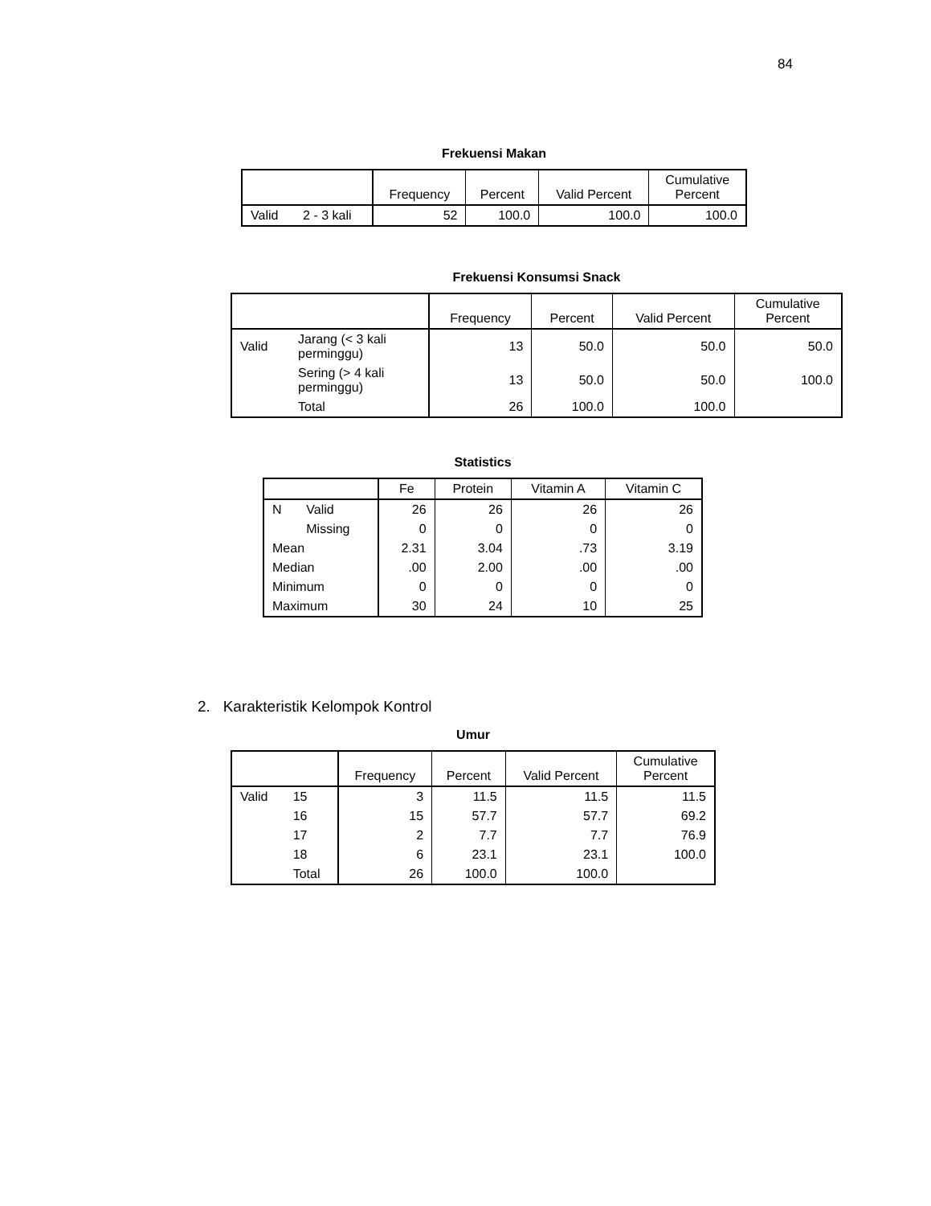84
Frekuensi Makan
| | | Frequency | Percent | Valid Percent | Cumulative Percent |
| --- | --- | --- | --- | --- | --- |
| Valid | 2 - 3 kali | 52 | 100.0 | 100.0 | 100.0 |
Frekuensi Konsumsi Snack
| | | Frequency | Percent | Valid Percent | Cumulative Percent |
| --- | --- | --- | --- | --- | --- |
| Valid | Jarang (< 3 kali perminggu) | 13 | 50.0 | 50.0 | 50.0 |
| | Sering (> 4 kali perminggu) | 13 | 50.0 | 50.0 | 100.0 |
| | Total | 26 | 100.0 | 100.0 | |
Statistics
| | | Fe | Protein | Vitamin A | Vitamin C |
| --- | --- | --- | --- | --- | --- |
| N | Valid | 26 | 26 | 26 | 26 |
| | Missing | 0 | 0 | 0 | 0 |
| Mean | | 2.31 | 3.04 | .73 | 3.19 |
| Median | | .00 | 2.00 | .00 | .00 |
| Minimum | | 0 | 0 | 0 | 0 |
| Maximum | | 30 | 24 | 10 | 25 |
2. Karakteristik Kelompok Kontrol
Umur
| | | Frequency | Percent | Valid Percent | Cumulative Percent |
| --- | --- | --- | --- | --- | --- |
| Valid | 15 | 3 | 11.5 | 11.5 | 11.5 |
| | 16 | 15 | 57.7 | 57.7 | 69.2 |
| | 17 | 2 | 7.7 | 7.7 | 76.9 |
| | 18 | 6 | 23.1 | 23.1 | 100.0 |
| | Total | 26 | 100.0 | 100.0 | |